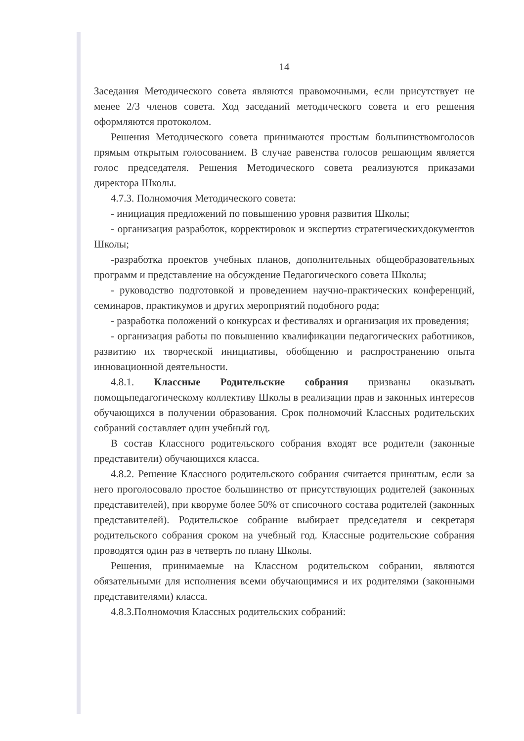14
Заседания Методического совета являются правомочными, если присутствует не менее 2/3 членов совета. Ход заседаний методического совета и его решения оформляются протоколом.
Решения Методического совета принимаются простым большинствомголосов прямым открытым голосованием. В случае равенства голосов решающим является голос председателя. Решения Методического совета реализуются приказами директора Школы.
4.7.3. Полномочия Методического совета:
- инициация предложений по повышению уровня развития Школы;
- организация разработок, корректировок и экспертиз стратегическихдокументов Школы;
-разработка проектов учебных планов, дополнительных общеобразовательных программ и представление на обсуждение Педагогического совета Школы;
- руководство подготовкой и проведением научно-практических конференций, семинаров, практикумов и других мероприятий подобного рода;
- разработка положений о конкурсах и фестивалях и организация их проведения;
- организация работы по повышению квалификации педагогических работников, развитию их творческой инициативы, обобщению и распространению опыта инновационной деятельности.
4.8.1. Классные Родительские собрания призваны оказывать помощьпедагогическому коллективу Школы в реализации прав и законных интересов обучающихся в получении образования. Срок полномочий Классных родительских собраний составляет один учебный год.
В состав Классного родительского собрания входят все родители (законные представители) обучающихся класса.
4.8.2. Решение Классного родительского собрания считается принятым, если за него проголосовало простое большинство от присутствующих родителей (законных представителей), при кворуме более 50% от списочного состава родителей (законных представителей). Родительское собрание выбирает председателя и секретаря родительского собрания сроком на учебный год. Классные родительские собрания проводятся один раз в четверть по плану Школы.
Решения, принимаемые на Классном родительском собрании, являются обязательными для исполнения всеми обучающимися и их родителями (законными представителями) класса.
4.8.3.Полномочия Классных родительских собраний: